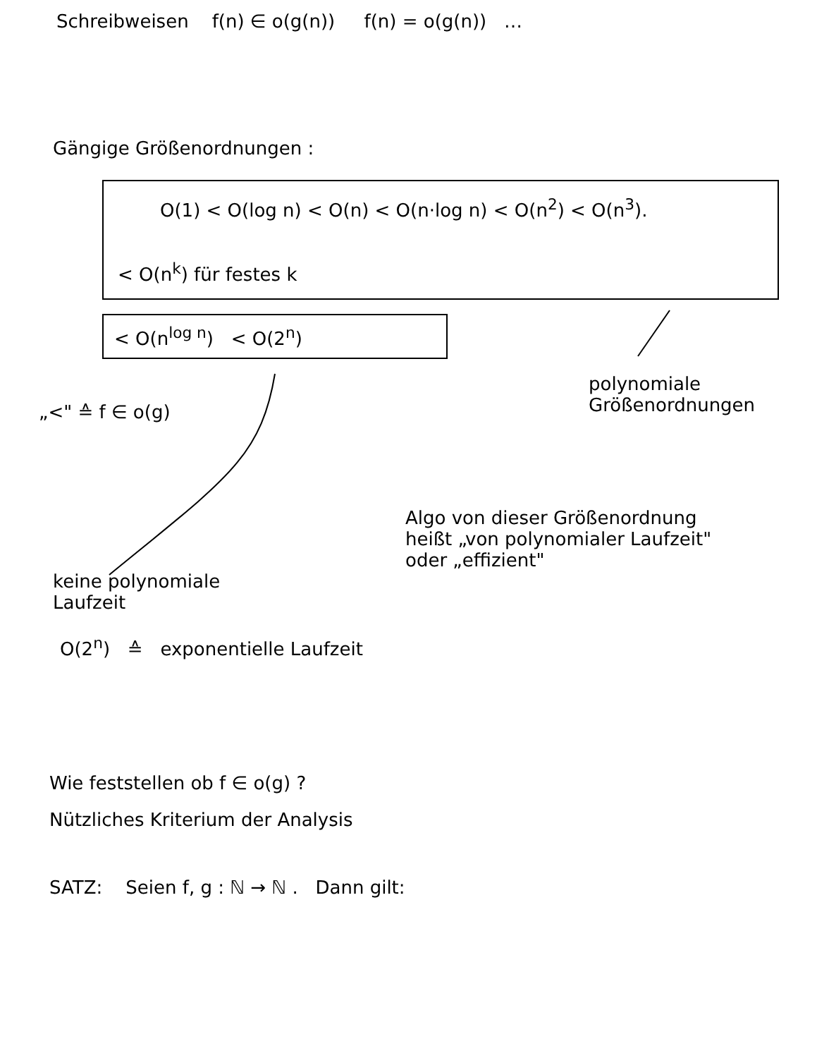Schreibweisen f(n) ∈ o(g(n)) f(n) = o(g(n)) …
Gängige Größenordnungen :
O(1) < O(log n) < O(n) < O(n·log n) < O(n<sup>2</sup>) < O(n<sup>3</sup>).
< O(n<sup>k</sup>) für festes k
< O(n<sup>log n</sup>) < O(2<sup>n</sup>)
„<" ≙ f ∈ o(g)
polynomiale
Größenordnungen
Algo von dieser Größenordnung
heißt „von polynomialer Laufzeit"
oder „effizient"
keine polynomiale
Laufzeit
O(2<sup>n</sup>) ≙ exponentielle Laufzeit
Wie feststellen ob f ∈ o(g) ?
Nützliches Kriterium der Analysis
SATZ: Seien f, g : ℕ → ℕ . Dann gilt: